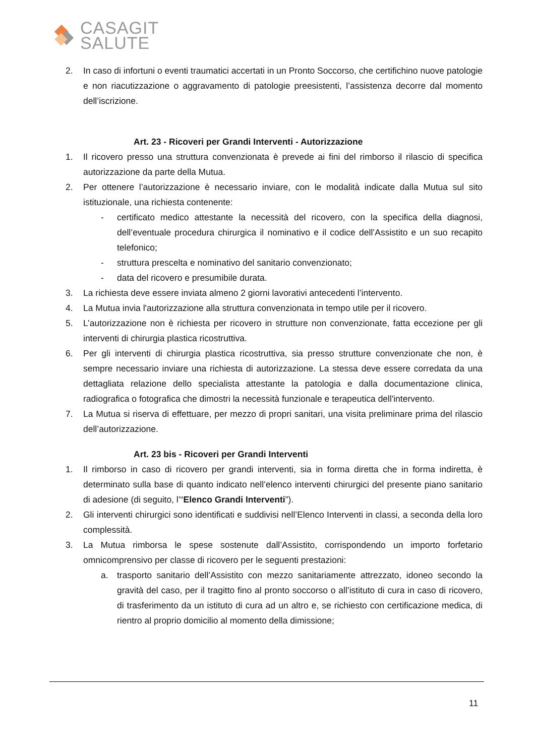CASAGIT
SALUTE
2. In caso di infortuni o eventi traumatici accertati in un Pronto Soccorso, che certifichino nuove patologie e non riacutizzazione o aggravamento di patologie preesistenti, l’assistenza decorre dal momento dell’iscrizione.
Art. 23 - Ricoveri per Grandi Interventi - Autorizzazione
1. Il ricovero presso una struttura convenzionata è prevede ai fini del rimborso il rilascio di specifica autorizzazione da parte della Mutua.
2. Per ottenere l’autorizzazione è necessario inviare, con le modalità indicate dalla Mutua sul sito istituzionale, una richiesta contenente:
- certificato medico attestante la necessità del ricovero, con la specifica della diagnosi, dell’eventuale procedura chirurgica il nominativo e il codice dell’Assistito e un suo recapito telefonico;
- struttura prescelta e nominativo del sanitario convenzionato;
- data del ricovero e presumibile durata.
3. La richiesta deve essere inviata almeno 2 giorni lavorativi antecedenti l’intervento.
4. La Mutua invia l'autorizzazione alla struttura convenzionata in tempo utile per il ricovero.
5. L’autorizzazione non è richiesta per ricovero in strutture non convenzionate, fatta eccezione per gli interventi di chirurgia plastica ricostruttiva.
6. Per gli interventi di chirurgia plastica ricostruttiva, sia presso strutture convenzionate che non, è sempre necessario inviare una richiesta di autorizzazione. La stessa deve essere corredata da una dettagliata relazione dello specialista attestante la patologia e dalla documentazione clinica, radiografica o fotografica che dimostri la necessità funzionale e terapeutica dell'intervento.
7. La Mutua si riserva di effettuare, per mezzo di propri sanitari, una visita preliminare prima del rilascio dell’autorizzazione.
Art. 23 bis - Ricoveri per Grandi Interventi
1. Il rimborso in caso di ricovero per grandi interventi, sia in forma diretta che in forma indiretta, è determinato sulla base di quanto indicato nell’elenco interventi chirurgici del presente piano sanitario di adesione (di seguito, l’“Elenco Grandi Interventi”).
2. Gli interventi chirurgici sono identificati e suddivisi nell’Elenco Interventi in classi, a seconda della loro complessità.
3. La Mutua rimborsa le spese sostenute dall’Assistito, corrispondendo un importo forfetario omnicomprensivo per classe di ricovero per le seguenti prestazioni:
a. trasporto sanitario dell’Assistito con mezzo sanitariamente attrezzato, idoneo secondo la gravità del caso, per il tragitto fino al pronto soccorso o all’istituto di cura in caso di ricovero, di trasferimento da un istituto di cura ad un altro e, se richiesto con certificazione medica, di rientro al proprio domicilio al momento della dimissione;
11